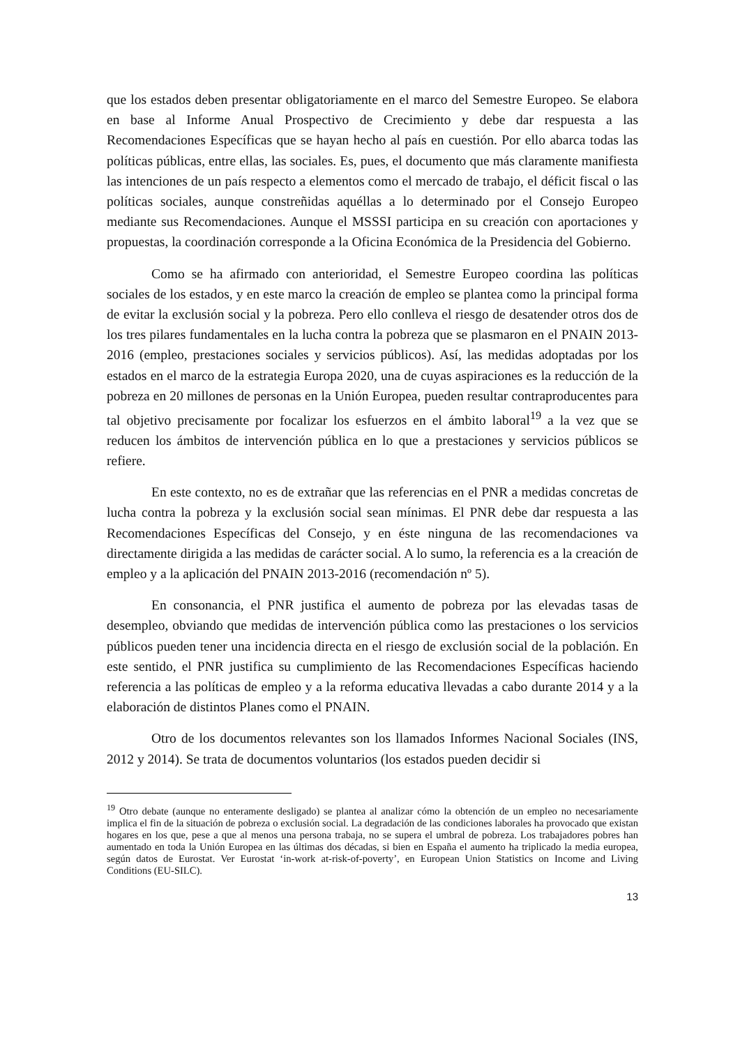que los estados deben presentar obligatoriamente en el marco del Semestre Europeo. Se elabora en base al Informe Anual Prospectivo de Crecimiento y debe dar respuesta a las Recomendaciones Específicas que se hayan hecho al país en cuestión. Por ello abarca todas las políticas públicas, entre ellas, las sociales. Es, pues, el documento que más claramente manifiesta las intenciones de un país respecto a elementos como el mercado de trabajo, el déficit fiscal o las políticas sociales, aunque constreñidas aquéllas a lo determinado por el Consejo Europeo mediante sus Recomendaciones. Aunque el MSSSI participa en su creación con aportaciones y propuestas, la coordinación corresponde a la Oficina Económica de la Presidencia del Gobierno.
Como se ha afirmado con anterioridad, el Semestre Europeo coordina las políticas sociales de los estados, y en este marco la creación de empleo se plantea como la principal forma de evitar la exclusión social y la pobreza. Pero ello conlleva el riesgo de desatender otros dos de los tres pilares fundamentales en la lucha contra la pobreza que se plasmaron en el PNAIN 2013-2016 (empleo, prestaciones sociales y servicios públicos). Así, las medidas adoptadas por los estados en el marco de la estrategia Europa 2020, una de cuyas aspiraciones es la reducción de la pobreza en 20 millones de personas en la Unión Europea, pueden resultar contraproducentes para tal objetivo precisamente por focalizar los esfuerzos en el ámbito laboral<sup>19</sup> a la vez que se reducen los ámbitos de intervención pública en lo que a prestaciones y servicios públicos se refiere.
En este contexto, no es de extrañar que las referencias en el PNR a medidas concretas de lucha contra la pobreza y la exclusión social sean mínimas. El PNR debe dar respuesta a las Recomendaciones Específicas del Consejo, y en éste ninguna de las recomendaciones va directamente dirigida a las medidas de carácter social. A lo sumo, la referencia es a la creación de empleo y a la aplicación del PNAIN 2013-2016 (recomendación nº 5).
En consonancia, el PNR justifica el aumento de pobreza por las elevadas tasas de desempleo, obviando que medidas de intervención pública como las prestaciones o los servicios públicos pueden tener una incidencia directa en el riesgo de exclusión social de la población. En este sentido, el PNR justifica su cumplimiento de las Recomendaciones Específicas haciendo referencia a las políticas de empleo y a la reforma educativa llevadas a cabo durante 2014 y a la elaboración de distintos Planes como el PNAIN.
Otro de los documentos relevantes son los llamados Informes Nacional Sociales (INS, 2012 y 2014). Se trata de documentos voluntarios (los estados pueden decidir si
<sup>19</sup> Otro debate (aunque no enteramente desligado) se plantea al analizar cómo la obtención de un empleo no necesariamente implica el fin de la situación de pobreza o exclusión social. La degradación de las condiciones laborales ha provocado que existan hogares en los que, pese a que al menos una persona trabaja, no se supera el umbral de pobreza. Los trabajadores pobres han aumentado en toda la Unión Europea en las últimas dos décadas, si bien en España el aumento ha triplicado la media europea, según datos de Eurostat. Ver Eurostat ‘in-work at-risk-of-poverty’, en European Union Statistics on Income and Living Conditions (EU-SILC).
13